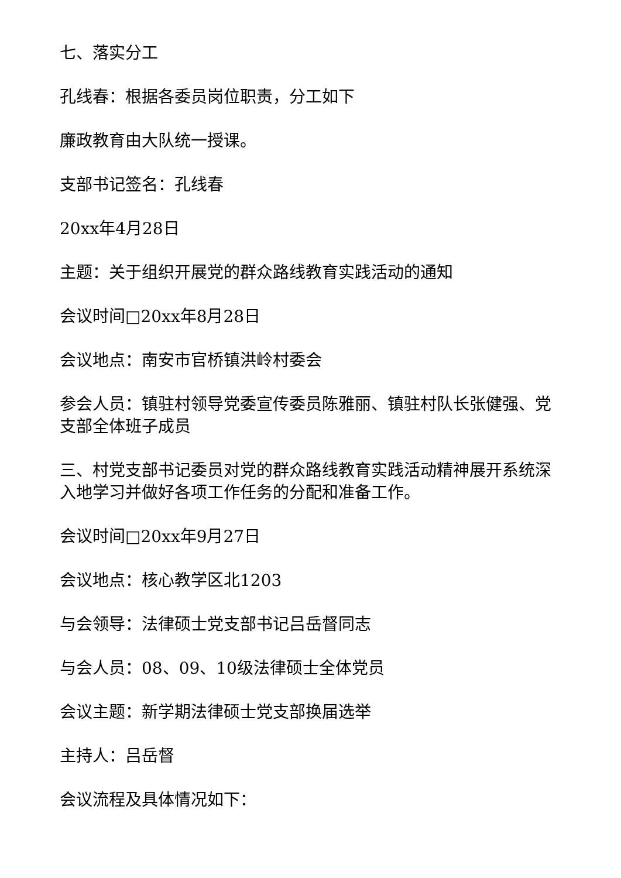七、落实分工
孔线春：根据各委员岗位职责，分工如下
廉政教育由大队统一授课。
支部书记签名：孔线春
20xx年4月28日
主题：关于组织开展党的群众路线教育实践活动的通知
会议时间□20xx年8月28日
会议地点：南安市官桥镇洪岭村委会
参会人员：镇驻村领导党委宣传委员陈雅丽、镇驻村队长张健强、党支部全体班子成员
三、村党支部书记委员对党的群众路线教育实践活动精神展开系统深入地学习并做好各项工作任务的分配和准备工作。
会议时间□20xx年9月27日
会议地点：核心教学区北1203
与会领导：法律硕士党支部书记吕岳督同志
与会人员：08、09、10级法律硕士全体党员
会议主题：新学期法律硕士党支部换届选举
主持人：吕岳督
会议流程及具体情况如下：